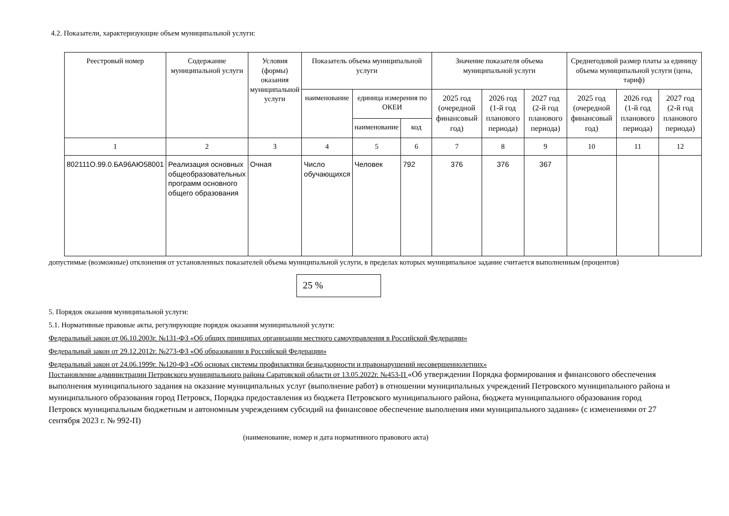4.2. Показатели, характеризующие объем муниципальной услуги:
| Реестровый номер | Содержание муниципальной услуги | Условия (формы) оказания муниципальной услуги | Показатель объема муниципальной услуги | | | Значение показателя объема муниципальной услуги | | | Среднегодовой размер платы за единицу объема муниципальной услуги (цена, тариф) | | |
| --- | --- | --- | --- | --- | --- | --- | --- | --- | --- | --- | --- |
| | | | наименование | единица измерения по ОКЕИ | | 2025 год (очередной финансовый год) | 2026 год (1-й год планового периода) | 2027 год (2-й год планового периода) | 2025 год (очередной финансовый год) | 2026 год (1-й год планового периода) | 2027 год (2-й год планового периода) |
| | | | | наименование | код | | | | | | |
| 1 | 2 | 3 | 4 | 5 | 6 | 7 | 8 | 9 | 10 | 11 | 12 |
| 802111О.99.0.БА96АЮ58001 | Реализация основных общеобразовательных программ основного общего образования | Очная | Число обучающихся | Человек | 792 | 376 | 376 | 367 | | | |
допустимые (возможные) отклонения от установленных показателей объема муниципальной услуги, в пределах которых муниципальное задание считается выполненным (процентов)
25 %
5. Порядок оказания муниципальной услуги:
5.1. Нормативные правовые акты, регулирующие порядок оказания муниципальной услуги:
Федеральный закон от 06.10.2003г. №131-ФЗ «Об общих принципах организации местного самоуправления в Российской Федерации»
Федеральный закон от 29.12.2012г. №273-ФЗ «Об образовании в Российской Федерации»
Федеральный закон от 24.06.1999г. №120-ФЗ «Об основах системы профилактики безнадзорности и правонарушений несовершеннолетних»
Постановление администрации Петровского муниципального района Саратовской области от 13.05.2022г. №453-П «Об утверждении Порядка формирования и финансового обеспечения выполнения муниципального задания на оказание муниципальных услуг (выполнение работ) в отношении муниципальных учреждений Петровского муниципального района и муниципального образования город Петровск, Порядка предоставления из бюджета Петровского муниципального района, бюджета муниципального образования город Петровск муниципальным бюджетным и автономным учреждениям субсидий на финансовое обеспечение выполнения ими муниципального задания» (с изменениями от 27 сентября 2023 г. № 992-П)
(наименование, номер и дата нормативного правового акта)